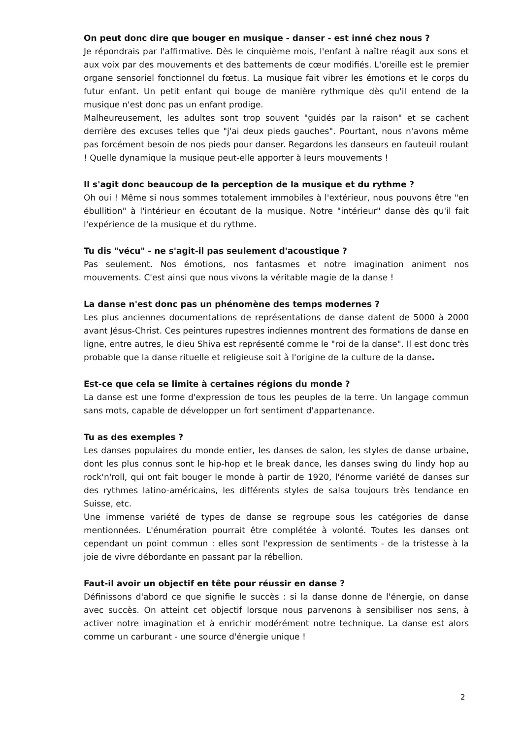On peut donc dire que bouger en musique - danser - est inné chez nous ?
Je répondrais par l'affirmative. Dès le cinquième mois, l'enfant à naître réagit aux sons et aux voix par des mouvements et des battements de cœur modifiés. L'oreille est le premier organe sensoriel fonctionnel du fœtus. La musique fait vibrer les émotions et le corps du futur enfant. Un petit enfant qui bouge de manière rythmique dès qu'il entend de la musique n'est donc pas un enfant prodige.
Malheureusement, les adultes sont trop souvent "guidés par la raison" et se cachent derrière des excuses telles que "j'ai deux pieds gauches". Pourtant, nous n'avons même pas forcément besoin de nos pieds pour danser. Regardons les danseurs en fauteuil roulant ! Quelle dynamique la musique peut-elle apporter à leurs mouvements !
Il s'agit donc beaucoup de la perception de la musique et du rythme ?
Oh oui ! Même si nous sommes totalement immobiles à l'extérieur, nous pouvons être "en ébullition" à l'intérieur en écoutant de la musique. Notre "intérieur" danse dès qu'il fait l'expérience de la musique et du rythme.
Tu dis "vécu" - ne s'agit-il pas seulement d'acoustique ?
Pas seulement. Nos émotions, nos fantasmes et notre imagination animent nos mouvements. C'est ainsi que nous vivons la véritable magie de la danse !
La danse n'est donc pas un phénomène des temps modernes ?
Les plus anciennes documentations de représentations de danse datent de 5000 à 2000 avant Jésus-Christ. Ces peintures rupestres indiennes montrent des formations de danse en ligne, entre autres, le dieu Shiva est représenté comme le "roi de la danse". Il est donc très probable que la danse rituelle et religieuse soit à l'origine de la culture de la danse.
Est-ce que cela se limite à certaines régions du monde ?
La danse est une forme d'expression de tous les peuples de la terre. Un langage commun sans mots, capable de développer un fort sentiment d'appartenance.
Tu as des exemples ?
Les danses populaires du monde entier, les danses de salon, les styles de danse urbaine, dont les plus connus sont le hip-hop et le break dance, les danses swing du lindy hop au rock'n'roll, qui ont fait bouger le monde à partir de 1920, l'énorme variété de danses sur des rythmes latino-américains, les différents styles de salsa toujours très tendance en Suisse, etc.
Une immense variété de types de danse se regroupe sous les catégories de danse mentionnées. L'énumération pourrait être complétée à volonté. Toutes les danses ont cependant un point commun : elles sont l'expression de sentiments - de la tristesse à la joie de vivre débordante en passant par la rébellion.
Faut-il avoir un objectif en tête pour réussir en danse ?
Définissons d'abord ce que signifie le succès : si la danse donne de l'énergie, on danse avec succès. On atteint cet objectif lorsque nous parvenons à sensibiliser nos sens, à activer notre imagination et à enrichir modérément notre technique. La danse est alors comme un carburant - une source d'énergie unique !
2